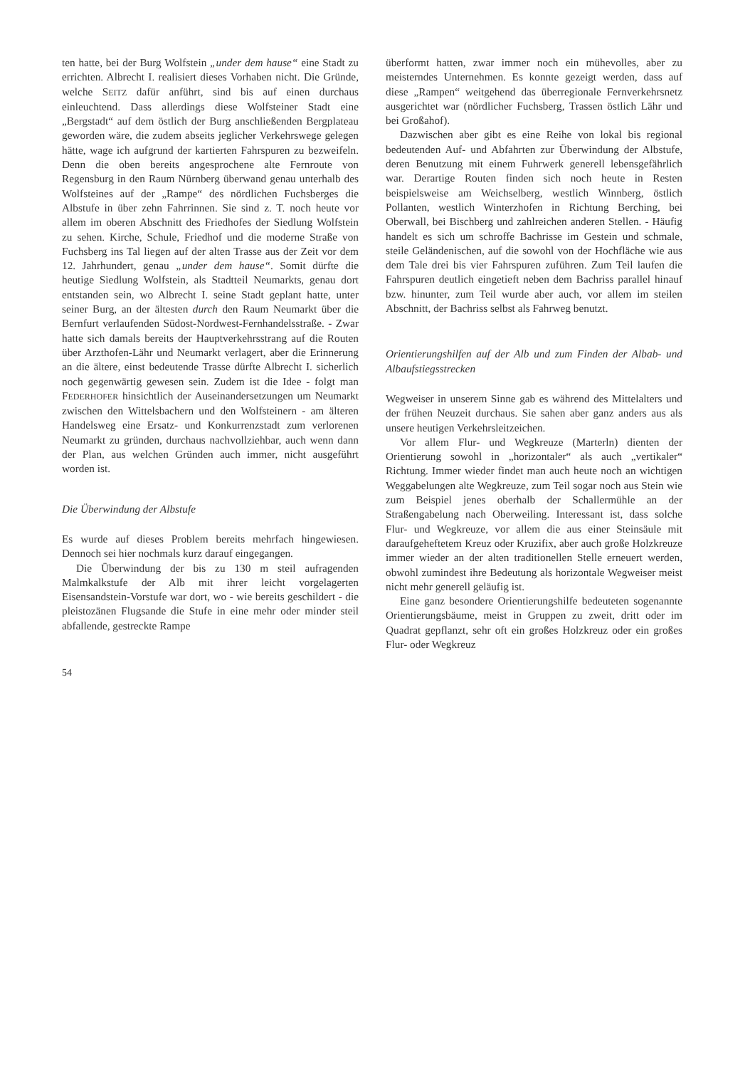ten hatte, bei der Burg Wolfstein „under dem hause“ eine Stadt zu errichten. Albrecht I. realisiert dieses Vorhaben nicht. Die Gründe, welche SEITZ dafür anführt, sind bis auf einen durchaus einleuchtend. Dass allerdings diese Wolfsteiner Stadt eine „Bergstadt“ auf dem östlich der Burg anschließenden Bergplateau geworden wäre, die zudem abseits jeglicher Verkehrswege gelegen hätte, wage ich aufgrund der kartierten Fahrspuren zu bezweifeln. Denn die oben bereits angesprochene alte Fernroute von Regensburg in den Raum Nürnberg überwand genau unterhalb des Wolfsteines auf der „Rampe“ des nördlichen Fuchsberges die Albstufe in über zehn Fahrrinnen. Sie sind z. T. noch heute vor allem im oberen Abschnitt des Friedhofes der Siedlung Wolfstein zu sehen. Kirche, Schule, Friedhof und die moderne Straße von Fuchsberg ins Tal liegen auf der alten Trasse aus der Zeit vor dem 12. Jahrhundert, genau „under dem hause“. Somit dürfte die heutige Siedlung Wolfstein, als Stadtteil Neumarkts, genau dort entstanden sein, wo Albrecht I. seine Stadt geplant hatte, unter seiner Burg, an der ältesten durch den Raum Neumarkt über die Bernfurt verlaufenden Südost-Nordwest-Fernhandelsstraße. - Zwar hatte sich damals bereits der Hauptverkehrsstrang auf die Routen über Arzthofen-Lähr und Neumarkt verlagert, aber die Erinnerung an die ältere, einst bedeutende Trasse dürfte Albrecht I. sicherlich noch gegenwärtig gewesen sein. Zudem ist die Idee - folgt man FEDERHOFER hinsichtlich der Auseinandersetzungen um Neumarkt zwischen den Wittelsbachern und den Wolfsteinern - am älteren Handelsweg eine Ersatz- und Konkurrenzstadt zum verlorenen Neumarkt zu gründen, durchaus nachvollziehbar, auch wenn dann der Plan, aus welchen Gründen auch immer, nicht ausgeführt worden ist.
Die Überwindung der Albstufe
Es wurde auf dieses Problem bereits mehrfach hingewiesen. Dennoch sei hier nochmals kurz darauf eingegangen.
Die Überwindung der bis zu 130 m steil aufragenden Malmkalkstufe der Alb mit ihrer leicht vorgelagerten Eisensandstein-Vorstufe war dort, wo - wie bereits geschildert - die pleistozänen Flugsande die Stufe in eine mehr oder minder steil abfallende, gestreckte Rampe
überformt hatten, zwar immer noch ein mühevolles, aber zu meisterndes Unternehmen. Es konnte gezeigt werden, dass auf diese „Rampen“ weitgehend das überregionale Fernverkehrsnetz ausgerichtet war (nördlicher Fuchsberg, Trassen östlich Lähr und bei Großahof).
Dazwischen aber gibt es eine Reihe von lokal bis regional bedeutenden Auf- und Abfahrten zur Überwindung der Albstufe, deren Benutzung mit einem Fuhrwerk generell lebensgefährlich war. Derartige Routen finden sich noch heute in Resten beispielsweise am Weichselberg, westlich Winnberg, östlich Pollanten, westlich Winterzhofen in Richtung Berching, bei Oberwall, bei Bischberg und zahlreichen anderen Stellen. - Häufig handelt es sich um schroffe Bachrisse im Gestein und schmale, steile Geländenischen, auf die sowohl von der Hochfläche wie aus dem Tale drei bis vier Fahrspuren zuführen. Zum Teil laufen die Fahrspuren deutlich eingetieft neben dem Bachriss parallel hinauf bzw. hinunter, zum Teil wurde aber auch, vor allem im steilen Abschnitt, der Bachriss selbst als Fahrweg benutzt.
Orientierungshilfen auf der Alb und zum Finden der Albab- und Albaufstiegsstrecken
Wegweiser in unserem Sinne gab es während des Mittelalters und der frühen Neuzeit durchaus. Sie sahen aber ganz anders aus als unsere heutigen Verkehrsleitzeichen.
Vor allem Flur- und Wegkreuze (Marterln) dienten der Orientierung sowohl in „horizontaler“ als auch „vertikaler“ Richtung. Immer wieder findet man auch heute noch an wichtigen Weggabelungen alte Wegkreuze, zum Teil sogar noch aus Stein wie zum Beispiel jenes oberhalb der Schallermühle an der Straßengabelung nach Oberweiling. Interessant ist, dass solche Flur- und Wegkreuze, vor allem die aus einer Steinsäule mit daraufgeheftetem Kreuz oder Kruzifix, aber auch große Holzkreuze immer wieder an der alten traditionellen Stelle erneuert werden, obwohl zumindest ihre Bedeutung als horizontale Wegweiser meist nicht mehr generell geläufig ist.
Eine ganz besondere Orientierungshilfe bedeuteten sogenannte Orientierungsbäume, meist in Gruppen zu zweit, dritt oder im Quadrat gepflanzt, sehr oft ein großes Holzkreuz oder ein großes Flur- oder Wegkreuz
54